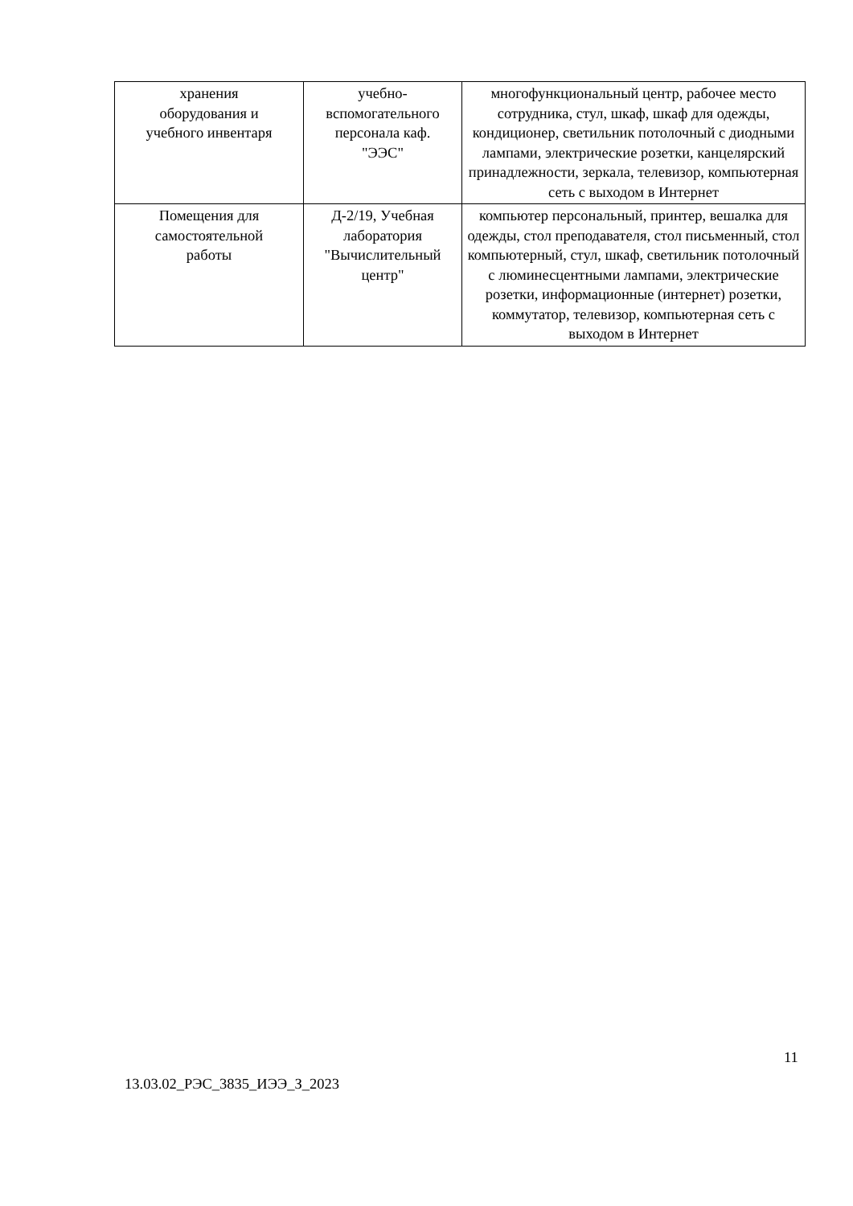| хранения оборудования и учебного инвентаря | учебно- вспомогательного персонала каф. "ЭЭС" | многофункциональный центр, рабочее место сотрудника, стул, шкаф, шкаф для одежды, кондиционер, светильник потолочный с диодными лампами, электрические розетки, канцелярский принадлежности, зеркала, телевизор, компьютерная сеть с выходом в Интернет |
| Помещения для самостоятельной работы | Д-2/19, Учебная лаборатория "Вычислительный центр" | компьютер персональный, принтер, вешалка для одежды, стол преподавателя, стол письменный, стол компьютерный, стул, шкаф, светильник потолочный с люминесцентными лампами, электрические розетки, информационные (интернет) розетки, коммутатор, телевизор, компьютерная сеть с выходом в Интернет |
11
13.03.02_РЭС_3835_ИЭЭ_З_2023